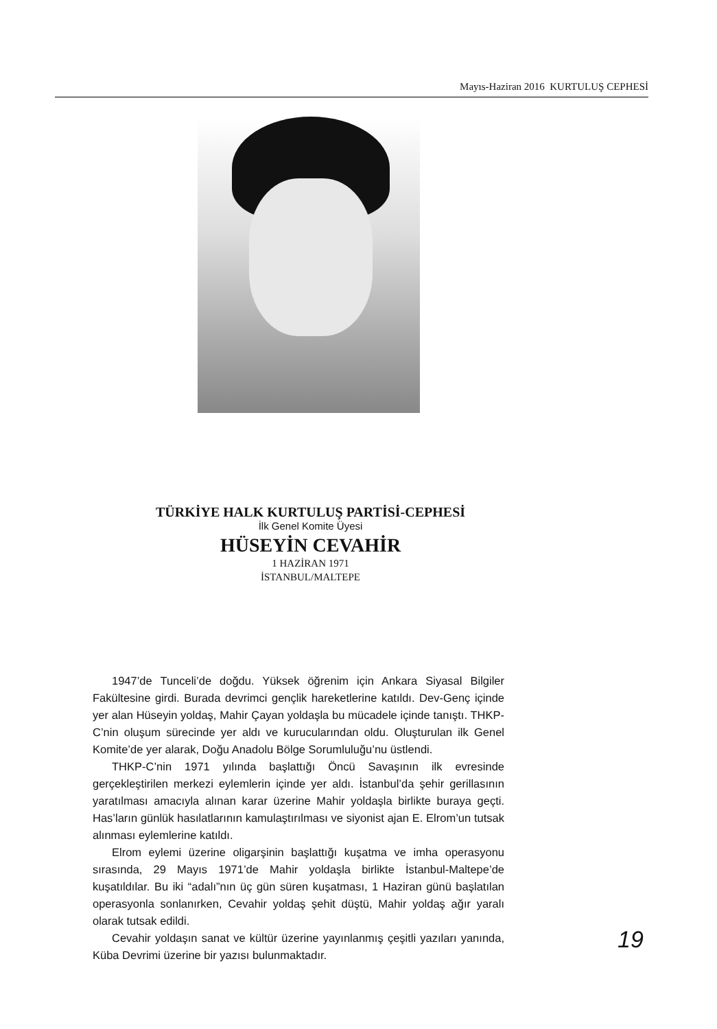Mayıs-Haziran 2016 KURTULUŞ CEPHESİ
TÜRKİYE HALK KURTULUŞ PARTİSİ-CEPHESİ
İlk Genel Komite Üyesi
HÜSEYİN CEVAHİR
1 HAZİRAN 1971
İSTANBUL/MALTEPE
1947’de Tunceli’de doğdu. Yüksek öğrenim için Ankara Siyasal Bilgiler Fakültesine girdi. Burada devrimci gençlik hareketlerine katıldı. Dev-Genç içinde yer alan Hüseyin yoldaş, Mahir Çayan yoldaşla bu mücadele içinde tanıştı. THKP-C’nin oluşum sürecinde yer aldı ve kurucularından oldu. Oluşturulan ilk Genel Komite’de yer alarak, Doğu Anadolu Bölge Sorumluluğu’nu üstlendi.
THKP-C’nin 1971 yılında başlattığı Öncü Savaşının ilk evresinde gerçekleştirilen merkezi eylemlerin içinde yer aldı. İstanbul’da şehir gerillasının yaratılması amacıyla alınan karar üzerine Mahir yoldaşla birlikte buraya geçti. Has’ların günlük hasılatlarının kamulaştırılması ve siyonist ajan E. Elrom’un tutsak alınması eylemlerine katıldı.
Elrom eylemi üzerine oligarşinin başlattığı kuşatma ve imha operasyonu sırasında, 29 Mayıs 1971’de Mahir yoldaşla birlikte İstanbul-Maltepe’de kuşatıldılar. Bu iki “adalı”nın üç gün süren kuşatması, 1 Haziran günü başlatılan operasyonla sonlanırken, Cevahir yoldaş şehit düştü, Mahir yoldaş ağır yaralı olarak tutsak edildi.
Cevahir yoldaşın sanat ve kültür üzerine yayınlanmış çeşitli yazıları yanında, Küba Devrimi üzerine bir yazısı bulunmaktadır.
19